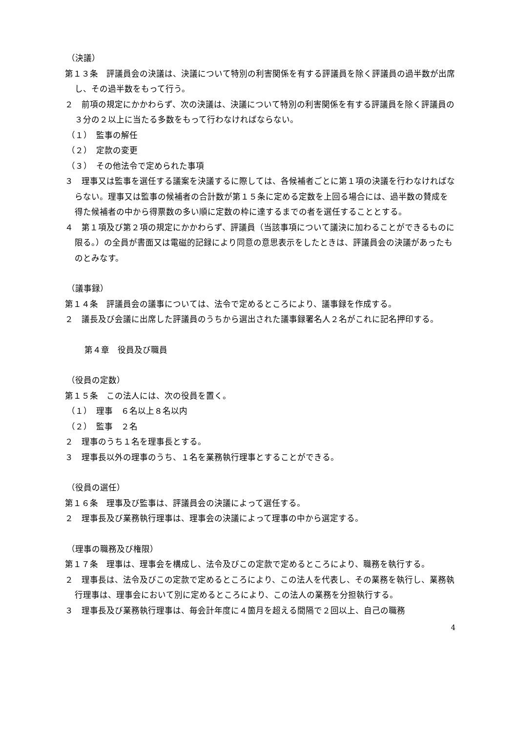（決議）
第１３条　評議員会の決議は、決議について特別の利害関係を有する評議員を除く評議員の過半数が出席し、その過半数をもって行う。
２　前項の規定にかかわらず、次の決議は、決議について特別の利害関係を有する評議員を除く評議員の３分の２以上に当たる多数をもって行わなければならない。
（１）　監事の解任
（２）　定款の変更
（３）　その他法令で定められた事項
３　理事又は監事を選任する議案を決議するに際しては、各候補者ごとに第１項の決議を行わなければならない。理事又は監事の候補者の合計数が第１５条に定める定数を上回る場合には、過半数の賛成を得た候補者の中から得票数の多い順に定数の枠に達するまでの者を選任することとする。
４　第１項及び第２項の規定にかかわらず、評議員（当該事項について議決に加わることができるものに限る。）の全員が書面又は電磁的記録により同意の意思表示をしたときは、評議員会の決議があったものとみなす。
（議事録）
第１４条　評議員会の議事については、法令で定めるところにより、議事録を作成する。
２　議長及び会議に出席した評議員のうちから選出された議事録署名人２名がこれに記名押印する。
第４章　役員及び職員
（役員の定数）
第１５条　この法人には、次の役員を置く。
（１）　理事　６名以上８名以内
（２）　監事　２名
２　理事のうち１名を理事長とする。
３　理事長以外の理事のうち、１名を業務執行理事とすることができる。
（役員の選任）
第１６条　理事及び監事は、評議員会の決議によって選任する。
２　理事長及び業務執行理事は、理事会の決議によって理事の中から選定する。
（理事の職務及び権限）
第１７条　理事は、理事会を構成し、法令及びこの定款で定めるところにより、職務を執行する。
２　理事長は、法令及びこの定款で定めるところにより、この法人を代表し、その業務を執行し、業務執行理事は、理事会において別に定めるところにより、この法人の業務を分担執行する。
３　理事長及び業務執行理事は、毎会計年度に４箇月を超える間隔で２回以上、自己の職務
4